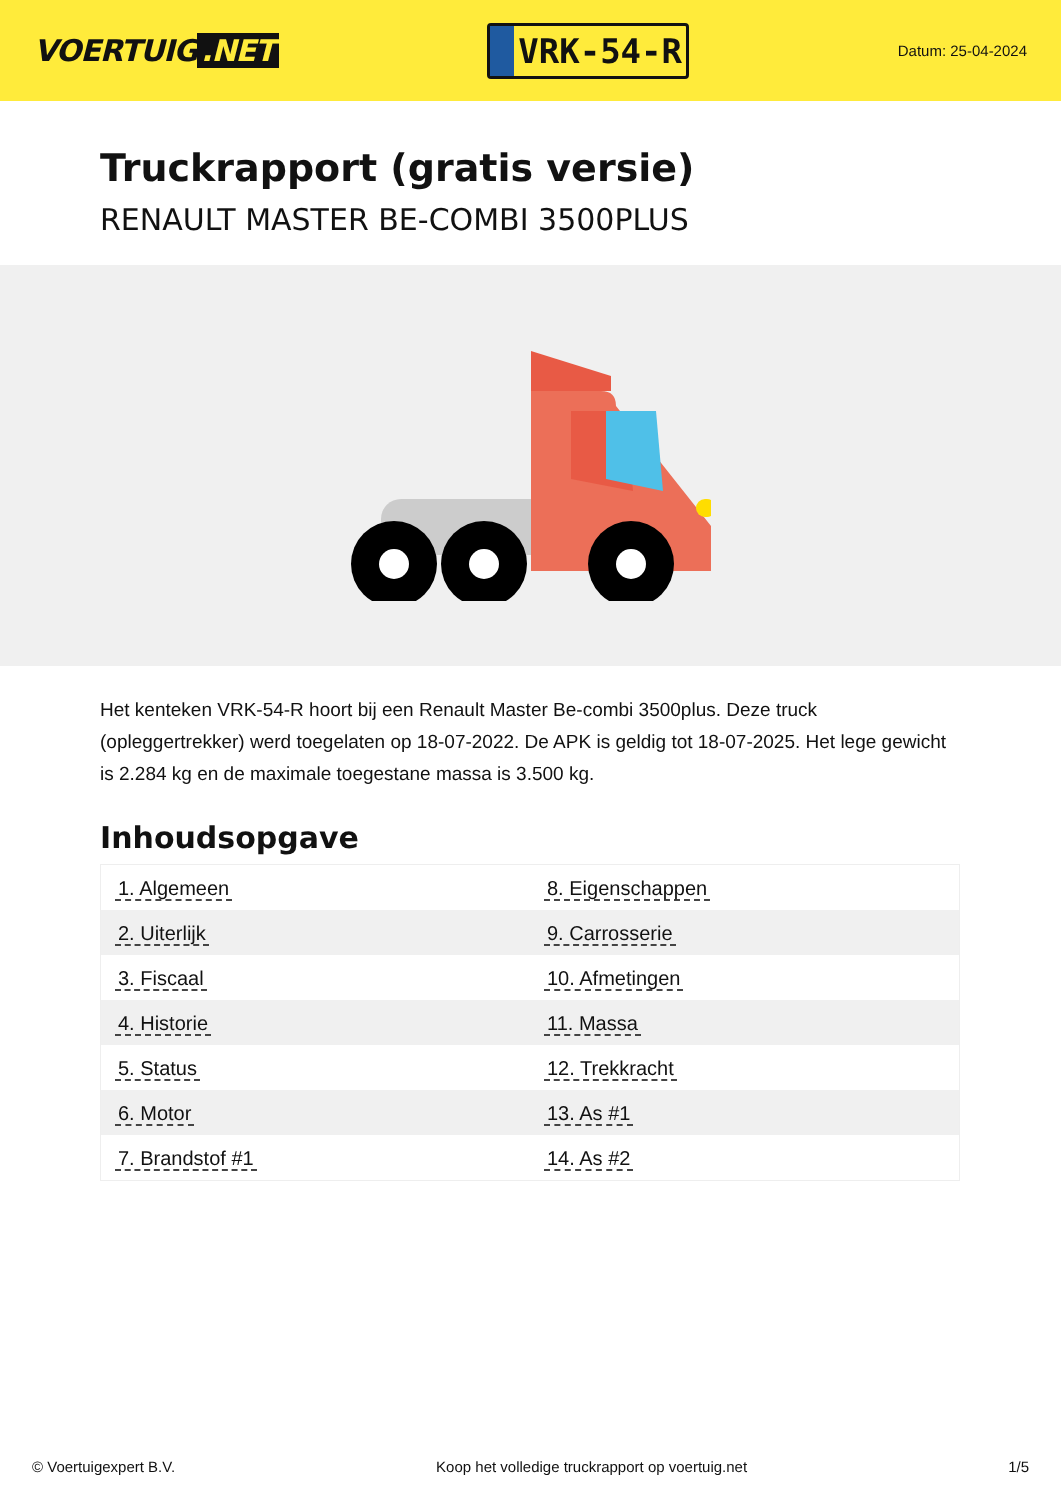VOERTUIG.NET
VRK-54-R
Datum: 25-04-2024
Truckrapport (gratis versie)
RENAULT MASTER BE-COMBI 3500PLUS
Het kenteken VRK-54-R hoort bij een Renault Master Be-combi 3500plus. Deze truck (opleggertrekker) werd toegelaten op 18-07-2022. De APK is geldig tot 18-07-2025. Het lege gewicht is 2.284 kg en de maximale toegestane massa is 3.500 kg.
Inhoudsopgave
| 1. Algemeen | 8. Eigenschappen |
| 2. Uiterlijk | 9. Carrosserie |
| 3. Fiscaal | 10. Afmetingen |
| 4. Historie | 11. Massa |
| 5. Status | 12. Trekkracht |
| 6. Motor | 13. As #1 |
| 7. Brandstof #1 | 14. As #2 |
© Voertuigexpert B.V. Koop het volledige truckrapport op voertuig.net 1/5